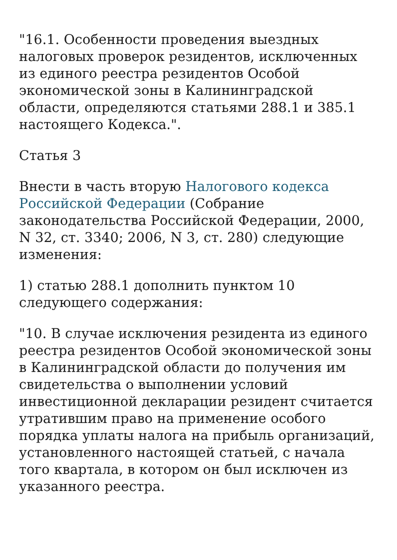"16.1. Особенности проведения выездных налоговых проверок резидентов, исключенных из единого реестра резидентов Особой экономической зоны в Калининградской области, определяются статьями 288.1 и 385.1 настоящего Кодекса.".
Статья 3
Внести в часть вторую Налогового кодекса Российской Федерации (Собрание законодательства Российской Федерации, 2000, N 32, ст. 3340; 2006, N 3, ст. 280) следующие изменения:
1) статью 288.1 дополнить пунктом 10 следующего содержания:
"10. В случае исключения резидента из единого реестра резидентов Особой экономической зоны в Калининградской области до получения им свидетельства о выполнении условий инвестиционной декларации резидент считается утратившим право на применение особого порядка уплаты налога на прибыль организаций, установленного настоящей статьей, с начала того квартала, в котором он был исключен из указанного реестра.